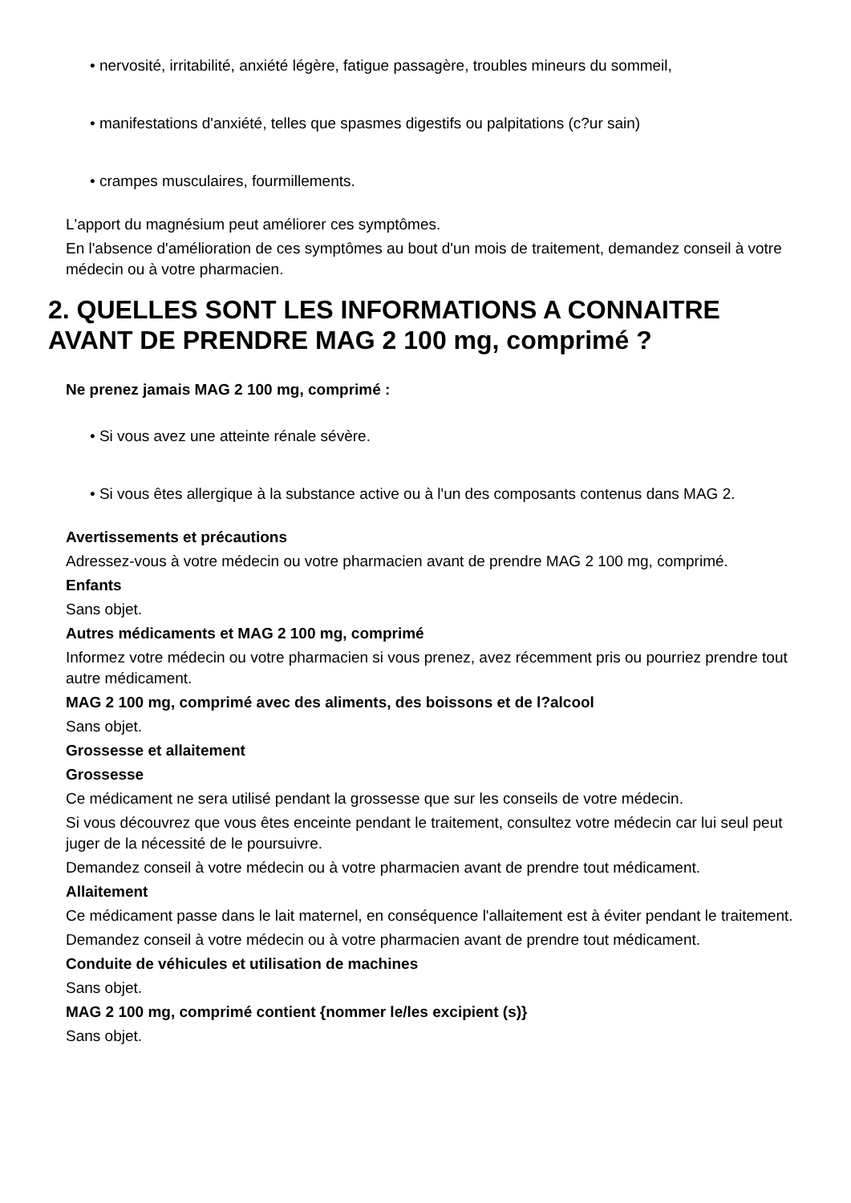• nervosité, irritabilité, anxiété légère, fatigue passagère, troubles mineurs du sommeil,
• manifestations d'anxiété, telles que spasmes digestifs ou palpitations (c?ur sain)
• crampes musculaires, fourmillements.
L'apport du magnésium peut améliorer ces symptômes.
En l'absence d'amélioration de ces symptômes au bout d'un mois de traitement, demandez conseil à votre médecin ou à votre pharmacien.
2. QUELLES SONT LES INFORMATIONS A CONNAITRE AVANT DE PRENDRE MAG 2 100 mg, comprimé ?
Ne prenez jamais MAG 2 100 mg, comprimé :
• Si vous avez une atteinte rénale sévère.
• Si vous êtes allergique à la substance active ou à l'un des composants contenus dans MAG 2.
Avertissements et précautions
Adressez-vous à votre médecin ou votre pharmacien avant de prendre MAG 2 100 mg, comprimé.
Enfants
Sans objet.
Autres médicaments et MAG 2 100 mg, comprimé
Informez votre médecin ou votre pharmacien si vous prenez, avez récemment pris ou pourriez prendre tout autre médicament.
MAG 2 100 mg, comprimé avec des aliments, des boissons et de l?alcool
Sans objet.
Grossesse et allaitement
Grossesse
Ce médicament ne sera utilisé pendant la grossesse que sur les conseils de votre médecin.
Si vous découvrez que vous êtes enceinte pendant le traitement, consultez votre médecin car lui seul peut juger de la nécessité de le poursuivre.
Demandez conseil à votre médecin ou à votre pharmacien avant de prendre tout médicament.
Allaitement
Ce médicament passe dans le lait maternel, en conséquence l'allaitement est à éviter pendant le traitement.
Demandez conseil à votre médecin ou à votre pharmacien avant de prendre tout médicament.
Conduite de véhicules et utilisation de machines
Sans objet.
MAG 2 100 mg, comprimé contient {nommer le/les excipient (s)}
Sans objet.